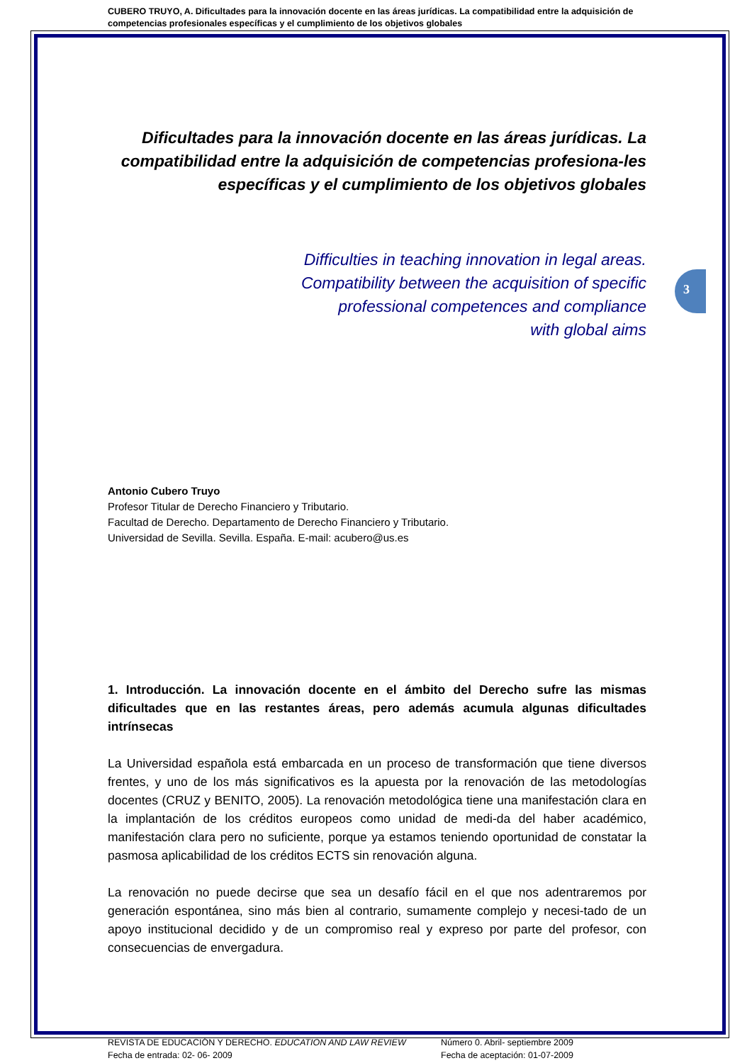CUBERO TRUYO, A. Dificultades para la innovación docente en las áreas jurídicas. La compatibilidad entre la adquisición de competencias profesionales específicas y el cumplimiento de los objetivos globales
3
Dificultades para la innovación docente en las áreas jurídicas. La compatibilidad entre la adquisición de competencias profesiona-les específicas y el cumplimiento de los objetivos globales
Difficulties in teaching innovation in legal areas.
Compatibility between the acquisition of specific
professional competences and compliance
with global aims
Antonio Cubero Truyo
Profesor Titular de Derecho Financiero y Tributario.
Facultad de Derecho. Departamento de Derecho Financiero y Tributario.
Universidad de Sevilla. Sevilla. España. E-mail: acubero@us.es
1. Introducción. La innovación docente en el ámbito del Derecho sufre las mismas dificultades que en las restantes áreas, pero además acumula algunas dificultades intrínsecas
La Universidad española está embarcada en un proceso de transformación que tiene diversos frentes, y uno de los más significativos es la apuesta por la renovación de las metodologías docentes (CRUZ y BENITO, 2005). La renovación metodológica tiene una manifestación clara en la implantación de los créditos europeos como unidad de medi-da del haber académico, manifestación clara pero no suficiente, porque ya estamos teniendo oportunidad de constatar la pasmosa aplicabilidad de los créditos ECTS sin renovación alguna.
La renovación no puede decirse que sea un desafío fácil en el que nos adentraremos por generación espontánea, sino más bien al contrario, sumamente complejo y necesi-tado de un apoyo institucional decidido y de un compromiso real y expreso por parte del profesor, con consecuencias de envergadura.
REVISTA DE EDUCACIÓN Y DERECHO. EDUCATION AND LAW REVIEW
Fecha de entrada: 02- 06- 2009
Número 0. Abril- septiembre 2009
Fecha de aceptación: 01-07-2009